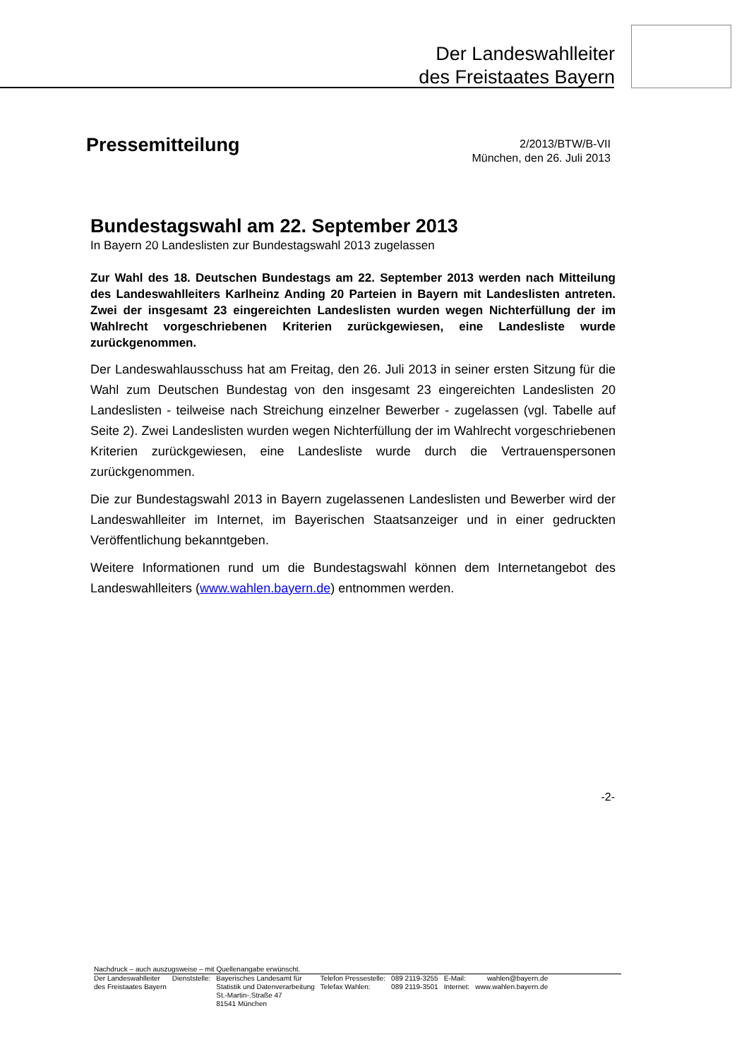Der Landeswahlleiter
des Freistaates Bayern
Pressemitteilung
2/2013/BTW/B-VII
München, den 26. Juli 2013
Bundestagswahl am 22. September 2013
In Bayern 20 Landeslisten zur Bundestagswahl 2013 zugelassen
Zur Wahl des 18. Deutschen Bundestags am 22. September 2013 werden nach Mitteilung des Landeswahlleiters Karlheinz Anding 20 Parteien in Bayern mit Landeslisten antreten. Zwei der insgesamt 23 eingereichten Landeslisten wurden wegen Nichterfüllung der im Wahlrecht vorgeschriebenen Kriterien zurückgewiesen, eine Landesliste wurde zurückgenommen.
Der Landeswahlausschuss hat am Freitag, den 26. Juli 2013 in seiner ersten Sitzung für die Wahl zum Deutschen Bundestag von den insgesamt 23 eingereichten Landeslisten 20 Landeslisten - teilweise nach Streichung einzelner Bewerber - zugelassen (vgl. Tabelle auf Seite 2). Zwei Landeslisten wurden wegen Nichterfüllung der im Wahlrecht vorgeschriebenen Kriterien zurückgewiesen, eine Landesliste wurde durch die Vertrauenspersonen zurückgenommen.
Die zur Bundestagswahl 2013 in Bayern zugelassenen Landeslisten und Bewerber wird der Landeswahlleiter im Internet, im Bayerischen Staatsanzeiger und in einer gedruckten Veröffentlichung bekanntgeben.
Weitere Informationen rund um die Bundestagswahl können dem Internetangebot des Landeswahlleiters (www.wahlen.bayern.de) entnommen werden.
-2-
Nachdruck – auch auszugsweise – mit Quellenangabe erwünscht.
| Der Landeswahlleiter des Freistaates Bayern | Dienststelle: | Bayerisches Landesamt für Statistik und Datenverarbeitung St.-Martin-.Straße 47 81541 München | Telefon Pressestelle: Telefax Wahlen: | 089 2119-3255 089 2119-3501 | E-Mail: Internet: | wahlen@bayern.de www.wahlen.bayern.de |